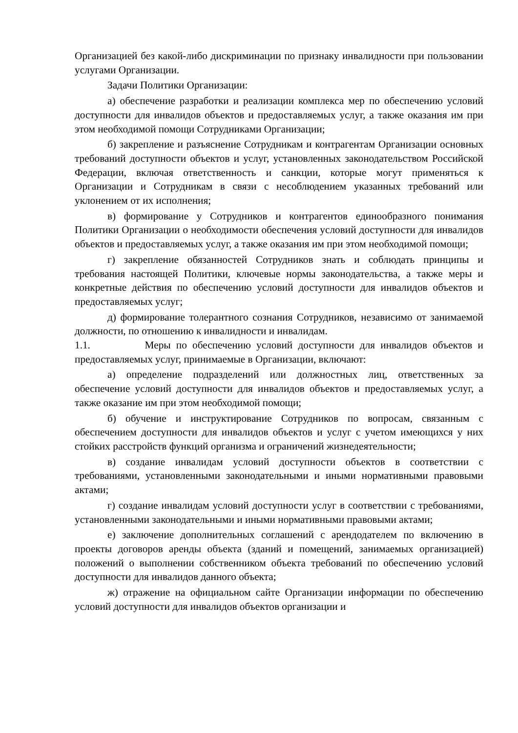Организацией без какой-либо дискриминации по признаку инвалидности при пользовании услугами Организации.
Задачи Политики Организации:
а) обеспечение разработки и реализации комплекса мер по обеспечению условий доступности для инвалидов объектов и предоставляемых услуг, а также оказания им при этом необходимой помощи Сотрудниками Организации;
б) закрепление и разъяснение Сотрудникам и контрагентам Организации основных требований доступности объектов и услуг, установленных законодательством Российской Федерации, включая ответственность и санкции, которые могут применяться к Организации и Сотрудникам в связи с несоблюдением указанных требований или уклонением от их исполнения;
в) формирование у Сотрудников и контрагентов единообразного понимания Политики Организации о необходимости обеспечения условий доступности для инвалидов объектов и предоставляемых услуг, а также оказания им при этом необходимой помощи;
г) закрепление обязанностей Сотрудников знать и соблюдать принципы и требования настоящей Политики, ключевые нормы законодательства, а также меры и конкретные действия по обеспечению условий доступности для инвалидов объектов и предоставляемых услуг;
д) формирование толерантного сознания Сотрудников, независимо от занимаемой должности, по отношению к инвалидности и инвалидам.
1.1. Меры по обеспечению условий доступности для инвалидов объектов и предоставляемых услуг, принимаемые в Организации, включают:
а) определение подразделений или должностных лиц, ответственных за обеспечение условий доступности для инвалидов объектов и предоставляемых услуг, а также оказание им при этом необходимой помощи;
б) обучение и инструктирование Сотрудников по вопросам, связанным с обеспечением доступности для инвалидов объектов и услуг с учетом имеющихся у них стойких расстройств функций организма и ограничений жизнедеятельности;
в) создание инвалидам условий доступности объектов в соответствии с требованиями, установленными законодательными и иными нормативными правовыми актами;
г) создание инвалидам условий доступности услуг в соответствии с требованиями, установленными законодательными и иными нормативными правовыми актами;
е) заключение дополнительных соглашений с арендодателем по включению в проекты договоров аренды объекта (зданий и помещений, занимаемых организацией) положений о выполнении собственником объекта требований по обеспечению условий доступности для инвалидов данного объекта;
ж) отражение на официальном сайте Организации информации по обеспечению условий доступности для инвалидов объектов организации и